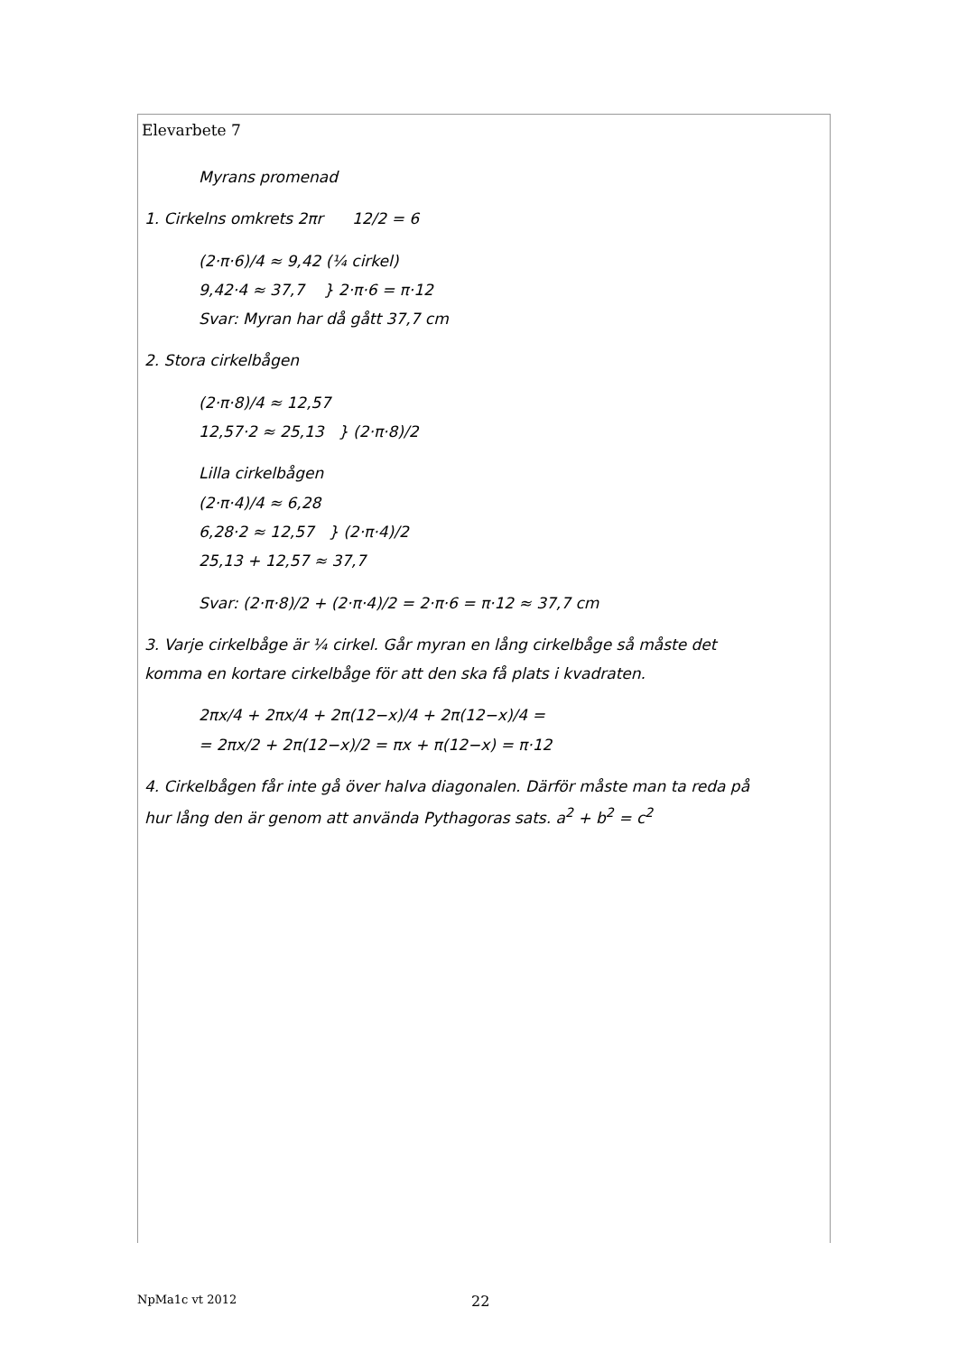Elevarbete 7
Myrans promenad
1. Cirkelns omkrets 2πr 12/2 = 6
(2·π·6)/4 ≈ 9,42 (¼ cirkel)
9,42·4 ≈ 37,7 } 2·π·6 = π·12
Svar: Myran har då gått 37,7 cm
2. Stora cirkelbågen
(2·π·8)/4 ≈ 12,57
12,57·2 ≈ 25,13 } (2·π·8)/2
Lilla cirkelbågen
(2·π·4)/4 ≈ 6,28
6,28·2 ≈ 12,57 } (2·π·4)/2
25,13 + 12,57 ≈ 37,7
Svar: (2·π·8)/2 + (2·π·4)/2 = 2·π·6 = π·12 ≈ 37,7 cm
3. Varje cirkelbåge är ¼ cirkel. Går myran en lång cirkelbåge så måste det komma en kortare cirkelbåge för att den ska få plats i kvadraten.
2πx/4 + 2πx/4 + 2π(12−x)/4 + 2π(12−x)/4 =
= 2πx/2 + 2π(12−x)/2 = πx + π(12−x) = π·12
4. Cirkelbågen får inte gå över halva diagonalen. Därför måste man ta reda på hur lång den är genom att använda Pythagoras sats. a<sup>2</sup> + b<sup>2</sup> = c<sup>2</sup>
NpMa1c vt 2012 22